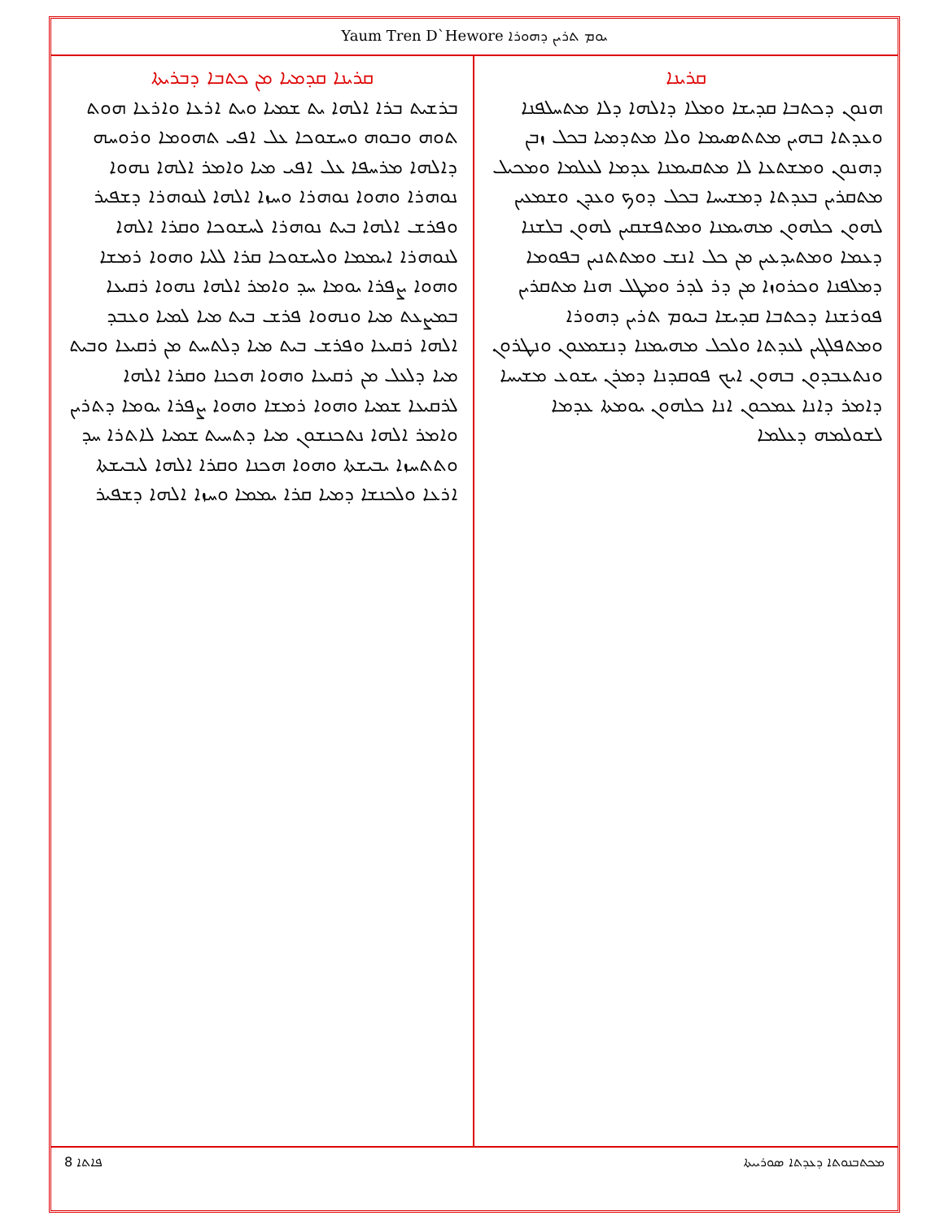Yaum Tren D`Hewore ܝܘܡ ܬܪܝܢ ܕܗܘܪܐ
ܩܪܝܢܐ
ܗܢܘܢ ܕܟܬܒܐ ܩܕܝܫܐ ܘܡܠܐ ܕܐܠܗܐ ܕܠܐ ܡܬܚܠܦܢܐ ܘܥܕܬܐ ܒܗܝܢ ܡܬܬܣܝܡܐ ܘܠܐ ܡܬܕܡܝܐ ܒܟܠ ܙܒܢ ܕܗܢܘܢ ܘܡܫܬܥܐ ܠܐ ܡܬܩܝܡܢܐ ܥܕܡܐ ܠܥܠܡܐ ܘܡܟܝܠ ܡܬܩܪܝܢ ܒܥܕܬܐ ܕܡܫܝܚܐ ܒܟܠ ܕܘܟ ܘܥܕܢ ܘܫܡܥܝܢ ܠܗܘܢ ܟܠܗܘܢ ܡܗܝܡܢܐ ܘܡܬܦܫܩܝܢ ܠܗܘܢ ܒܠܫܢܐ ܕܥܡܐ ܘܡܬܝܕܥܝܢ ܡܢ ܟܠ ܐܢܫ ܘܡܬܬܢܝܢ ܒܦܘܡܐ ܕܡܠܦܢܐ ܘܟܪܘܙܐ ܡܢ ܕܪ ܠܕܪ ܘܡܛܠ ܗܢܐ ܡܬܩܪܝܢ ܦܘܪܫܢܐ ܕܟܬܒܐ ܩܕܝܫܐ ܒܝܘܡ ܬܪܝܢ ܕܗܘܪܐ ܘܡܬܦܠܓܝܢ ܠܥܕܬܐ ܘܠܟܠ ܡܗܝܡܢܐ ܕܢܫܡܥܘܢ ܘܢܛܪܘܢ ܘܢܬܥܒܕܘܢ ܒܗܘܢ ܐܝܟ ܦܘܩܕܢܐ ܕܡܪܢ ܝܫܘܥ ܡܫܝܚܐ ܕܐܡܪ ܕܐܢܐ ܥܡܟܘܢ ܐܢܐ ܟܠܗܘܢ ܝܘܡܬܐ ܥܕܡܐ ܠܫܘܠܡܗ ܕܥܠܡܐ
ܩܪܝܢܐ ܩܕܡܝܐ ܡܢ ܟܬܒܐ ܕܒܪܝܬܐ
ܒܪܫܝܬ ܒܪܐ ܐܠܗܐ ܝܬ ܫܡܝܐ ܘܝܬ ܐܪܥܐ ܘܐܪܥܐ ܗܘܬ ܬܘܗ ܘܒܘܗ ܘܚܫܘܟܐ ܥܠ ܐܦܝ ܬܗܘܡܐ ܘܪܘܚܗ ܕܐܠܗܐ ܡܪܚܦܐ ܥܠ ܐܦܝ ܡܝܐ ܘܐܡܪ ܐܠܗܐ ܢܗܘܐ ܢܘܗܪܐ ܘܗܘܐ ܢܘܗܪܐ ܘܚܙܐ ܐܠܗܐ ܠܢܘܗܪܐ ܕܫܦܝܪ ܘܦܪܫ ܐܠܗܐ ܒܝܬ ܢܘܗܪܐ ܠܚܫܘܟܐ ܘܩܪܐ ܐܠܗܐ ܠܢܘܗܪܐ ܐܝܡܡܐ ܘܠܚܫܘܟܐ ܩܪܐ ܠܠܝܐ ܘܗܘܐ ܪܡܫܐ ܘܗܘܐ ܨܦܪܐ ܝܘܡܐ ܚܕ ܘܐܡܪ ܐܠܗܐ ܢܗܘܐ ܪܩܝܥܐ ܒܡܨܥܬ ܡܝܐ ܘܢܗܘܐ ܦܪܫ ܒܝܬ ܡܝܐ ܠܡܝܐ ܘܥܒܕ ܐܠܗܐ ܪܩܝܥܐ ܘܦܪܫ ܒܝܬ ܡܝܐ ܕܠܬܚܬ ܡܢ ܪܩܝܥܐ ܘܒܝܬ ܡܝܐ ܕܠܥܠ ܡܢ ܪܩܝܥܐ ܘܗܘܐ ܗܟܢܐ ܘܩܪܐ ܐܠܗܐ ܠܪܩܝܥܐ ܫܡܝܐ ܘܗܘܐ ܪܡܫܐ ܘܗܘܐ ܨܦܪܐ ܝܘܡܐ ܕܬܪܝܢ ܘܐܡܪ ܐܠܗܐ ܢܬܟܢܫܘܢ ܡܝܐ ܕܬܚܝܬ ܫܡܝܐ ܠܐܬܪܐ ܚܕ ܘܬܬܚܙܐ ܝܒܝܫܬܐ ܘܗܘܐ ܗܟܢܐ ܘܩܪܐ ܐܠܗܐ ܠܝܒܝܫܬܐ ܐܪܥܐ ܘܠܟܢܫܐ ܕܡܝܐ ܩܪܐ ܝܡܡܐ ܘܚܙܐ ܐܠܗܐ ܕܫܦܝܪ
8 ܦܐܬܐ ܡܟܬܒܢܘܬܐ ܕܥܕܬܐ ܣܘܪܝܝܬܐ